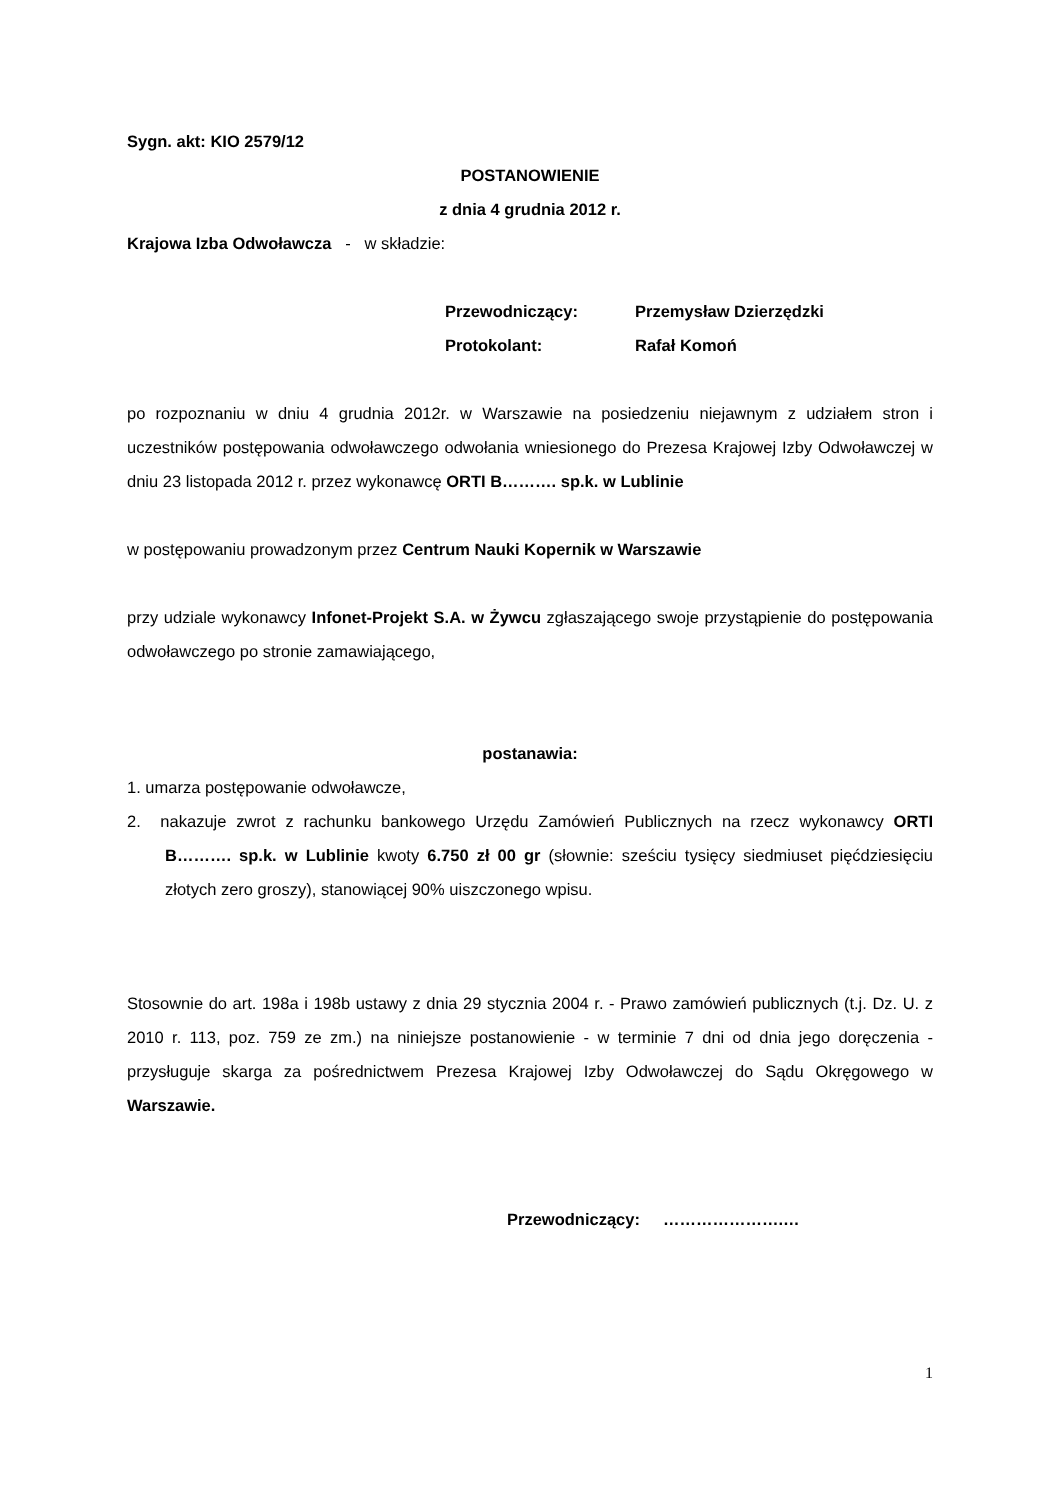Sygn. akt: KIO 2579/12
POSTANOWIENIE
z dnia 4 grudnia 2012 r.
Krajowa Izba Odwoławcza - w składzie:
| Przewodniczący: | Przemysław Dzierzędzki |
| Protokolant: | Rafał Komoń |
po rozpoznaniu w dniu 4 grudnia 2012r. w Warszawie na posiedzeniu niejawnym z udziałem stron i uczestników postępowania odwoławczego odwołania wniesionego do Prezesa Krajowej Izby Odwoławczej w dniu 23 listopada 2012 r. przez wykonawcę ORTI B………. sp.k. w Lublinie
w postępowaniu prowadzonym przez Centrum Nauki Kopernik w Warszawie
przy udziale wykonawcy Infonet-Projekt S.A. w Żywcu zgłaszającego swoje przystąpienie do postępowania odwoławczego po stronie zamawiającego,
postanawia:
1. umarza postępowanie odwoławcze,
2. nakazuje zwrot z rachunku bankowego Urzędu Zamówień Publicznych na rzecz wykonawcy ORTI B………. sp.k. w Lublinie kwoty 6.750 zł 00 gr (słownie: sześciu tysięcy siedmiuset pięćdziesięciu złotych zero groszy), stanowiącej 90% uiszczonego wpisu.
Stosownie do art. 198a i 198b ustawy z dnia 29 stycznia 2004 r. - Prawo zamówień publicznych (t.j. Dz. U. z 2010 r. 113, poz. 759 ze zm.) na niniejsze postanowienie - w terminie 7 dni od dnia jego doręczenia - przysługuje skarga za pośrednictwem Prezesa Krajowej Izby Odwoławczej do Sądu Okręgowego w Warszawie.
Przewodniczący: ………………….…
1